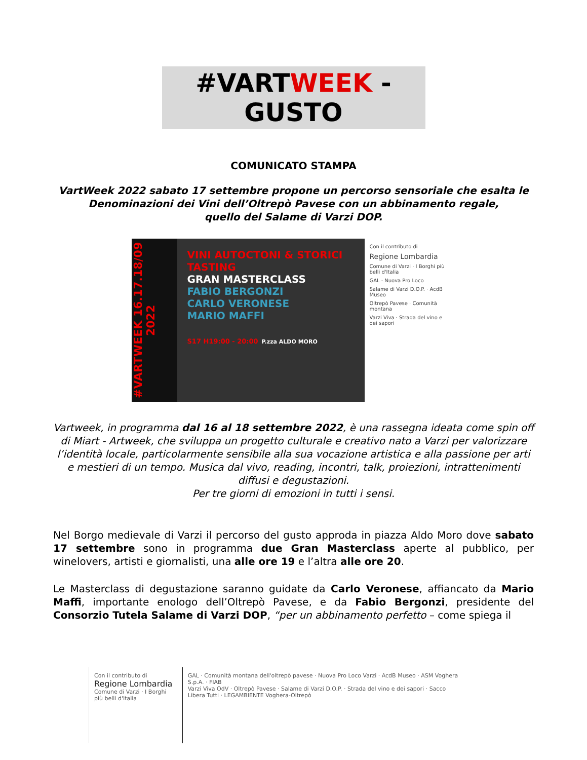#VARTWEEK - GUSTO
COMUNICATO STAMPA
VartWeek 2022 sabato 17 settembre propone un percorso sensoriale che esalta le Denominazioni dei Vini dell’Oltrepò Pavese con un abbinamento regale,
quello del Salame di Varzi DOP.
#VARTWEEK 16.17.18/09 2022
VINI AUTOCTONI & STORICI TASTING
GRAN MASTERCLASS
FABIO BERGONZI
CARLO VERONESE
MARIO MAFFI
S17 H19:00 - 20:00 P.zza ALDO MORO
Con il contributo di
Regione Lombardia
Comune di Varzi · I Borghi più belli d'Italia
GAL · Nuova Pro Loco
Salame di Varzi D.O.P. · AcdB Museo
Oltrepò Pavese · Comunità montana
Varzi Viva · Strada del vino e dei sapori
Vartweek, in programma dal 16 al 18 settembre 2022, è una rassegna ideata come spin off di Miart - Artweek, che sviluppa un progetto culturale e creativo nato a Varzi per valorizzare l’identità locale, particolarmente sensibile alla sua vocazione artistica e alla passione per arti e mestieri di un tempo. Musica dal vivo, reading, incontri, talk, proiezioni, intrattenimenti diffusi e degustazioni.
Per tre giorni di emozioni in tutti i sensi.
Nel Borgo medievale di Varzi il percorso del gusto approda in piazza Aldo Moro dove sabato 17 settembre sono in programma due Gran Masterclass aperte al pubblico, per winelovers, artisti e giornalisti, una alle ore 19 e l’altra alle ore 20.
Le Masterclass di degustazione saranno guidate da Carlo Veronese, affiancato da Mario Maffi, importante enologo dell’Oltrepò Pavese, e da Fabio Bergonzi, presidente del Consorzio Tutela Salame di Varzi DOP, “per un abbinamento perfetto – come spiega il
Con il contributo di
Regione Lombardia
Comune di Varzi · I Borghi più belli d'Italia
GAL · Comunità montana dell'oltrepò pavese · Nuova Pro Loco Varzi · AcdB Museo · ASM Voghera S.p.A. · FIAB
Varzi Viva OdV · Oltrepò Pavese · Salame di Varzi D.O.P. · Strada del vino e dei sapori · Sacco Libera Tutti · LEGAMBIENTE Voghera-Oltrepò